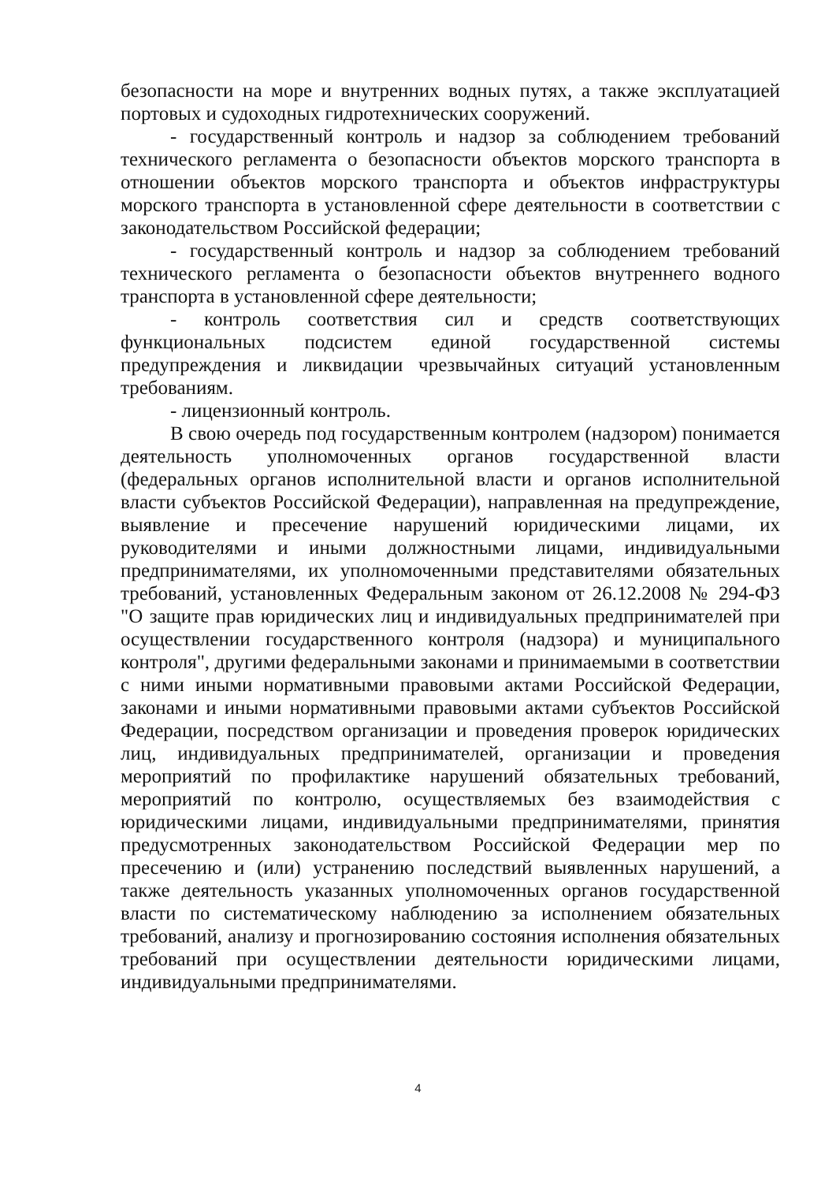безопасности на море и внутренних водных путях, а также эксплуатацией портовых и судоходных гидротехнических сооружений.
- государственный контроль и надзор за соблюдением требований технического регламента о безопасности объектов морского транспорта в отношении объектов морского транспорта и объектов инфраструктуры морского транспорта в установленной сфере деятельности в соответствии с законодательством Российской федерации;
- государственный контроль и надзор за соблюдением требований технического регламента о безопасности объектов внутреннего водного транспорта в установленной сфере деятельности;
- контроль соответствия сил и средств соответствующих функциональных подсистем единой государственной системы предупреждения и ликвидации чрезвычайных ситуаций установленным требованиям.
- лицензионный контроль.
В свою очередь под государственным контролем (надзором) понимается деятельность уполномоченных органов государственной власти (федеральных органов исполнительной власти и органов исполнительной власти субъектов Российской Федерации), направленная на предупреждение, выявление и пресечение нарушений юридическими лицами, их руководителями и иными должностными лицами, индивидуальными предпринимателями, их уполномоченными представителями обязательных требований, установленных Федеральным законом от 26.12.2008 № 294-ФЗ "О защите прав юридических лиц и индивидуальных предпринимателей при осуществлении государственного контроля (надзора) и муниципального контроля", другими федеральными законами и принимаемыми в соответствии с ними иными нормативными правовыми актами Российской Федерации, законами и иными нормативными правовыми актами субъектов Российской Федерации, посредством организации и проведения проверок юридических лиц, индивидуальных предпринимателей, организации и проведения мероприятий по профилактике нарушений обязательных требований, мероприятий по контролю, осуществляемых без взаимодействия с юридическими лицами, индивидуальными предпринимателями, принятия предусмотренных законодательством Российской Федерации мер по пресечению и (или) устранению последствий выявленных нарушений, а также деятельность указанных уполномоченных органов государственной власти по систематическому наблюдению за исполнением обязательных требований, анализу и прогнозированию состояния исполнения обязательных требований при осуществлении деятельности юридическими лицами, индивидуальными предпринимателями.
4